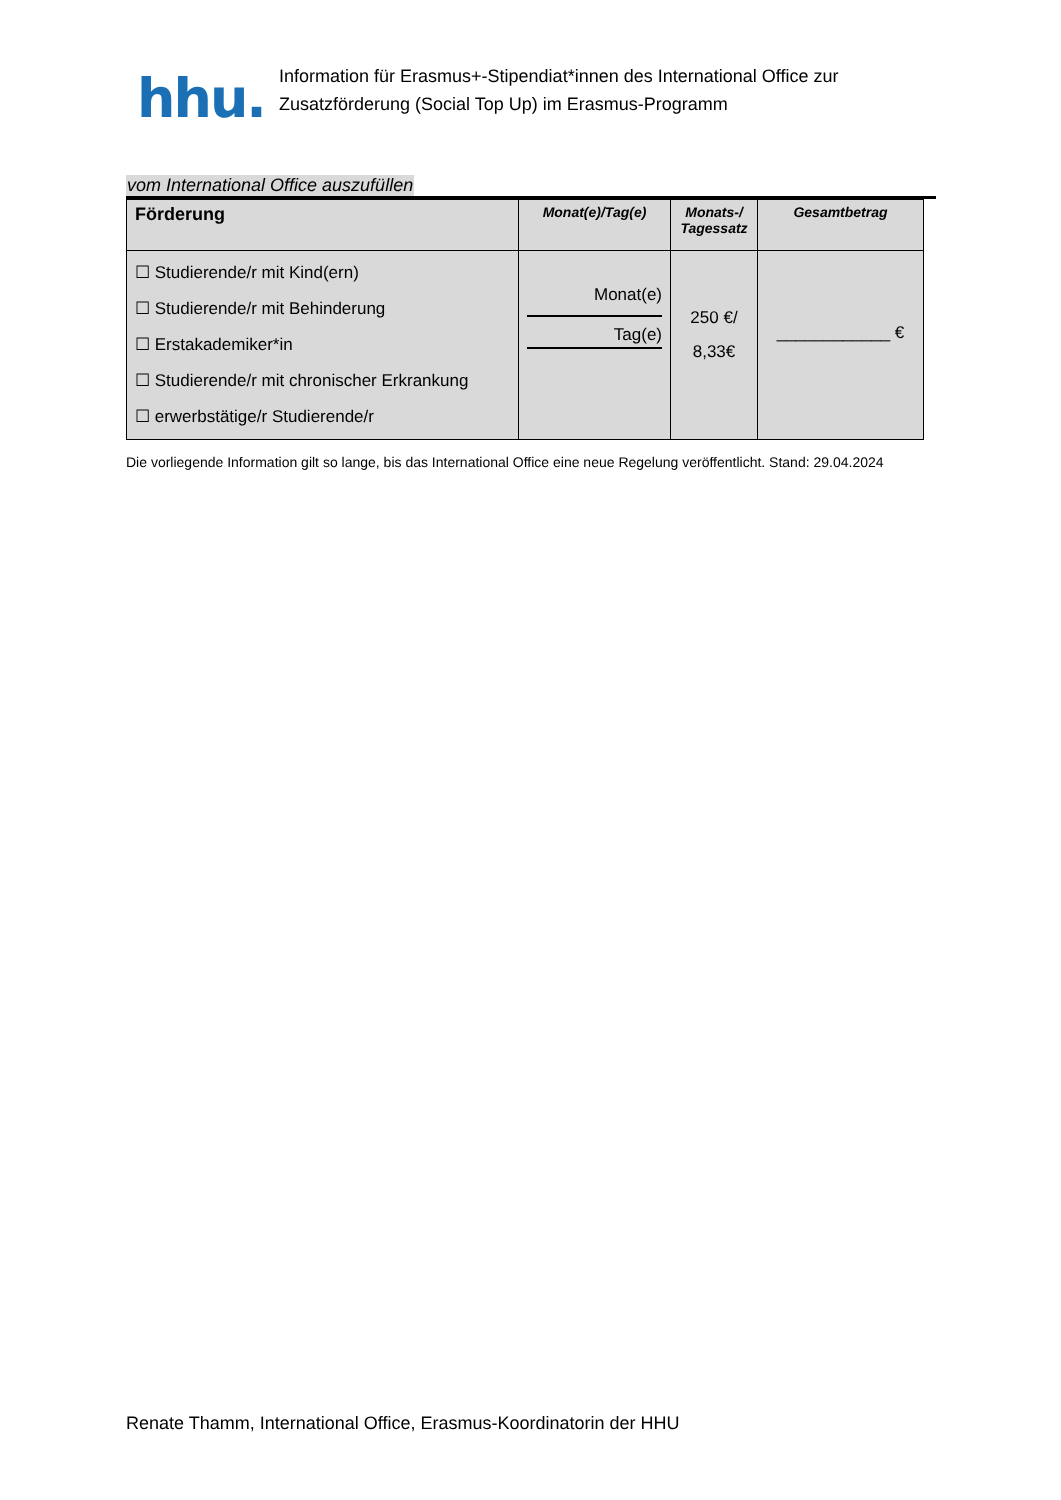hhu.
Information für Erasmus+-Stipendiat*innen des International Office zur
Zusatzförderung (Social Top Up) im Erasmus-Programm
vom International Office auszufüllen
| Förderung | Monat(e)/Tag(e) | Monats-/ Tagessatz | Gesamtbetrag |
| --- | --- | --- | --- |
| ☐ Studierende/r mit Kind(ern) ☐ Studierende/r mit Behinderung ☐ Erstakademiker*in ☐ Studierende/r mit chronischer Erkrankung ☐ erwerbstätige/r Studierende/r | Monat(e) Tag(e) | 250 €/ 8,33€ | ____________ € |
Die vorliegende Information gilt so lange, bis das International Office eine neue Regelung veröffentlicht. Stand: 29.04.2024
Renate Thamm, International Office, Erasmus-Koordinatorin der HHU